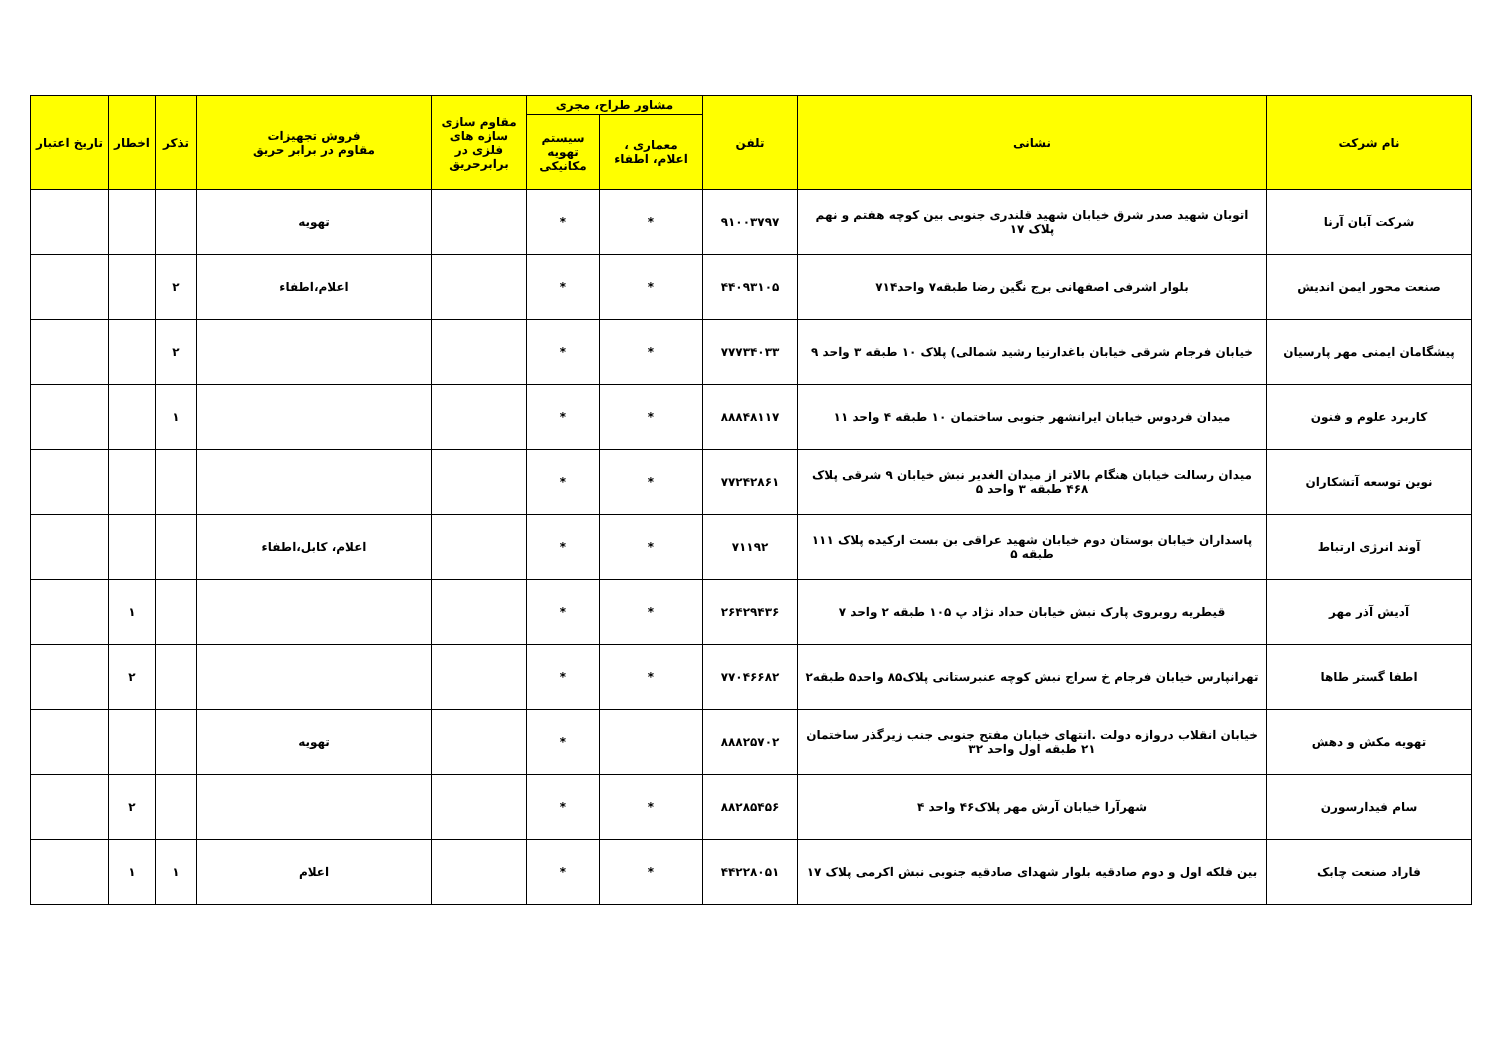| نام شرکت | نشانی | تلفن | مشاور طراح، مجری | | مقاوم سازی سازه های فلزی در برابرحریق | فروش تجهیزات مقاوم در برابر حریق | تذکر | اخطار | تاریخ اعتبار |
| --- | --- | --- | --- | --- | --- | --- | --- | --- | --- |
| | | | معماری ، اعلام، اطفاء | سیستم تهویه مکانیکی | | | | | |
| شرکت آبان آرنا | اتوبان شهید صدر شرق خیابان شهید قلندری جنوبی بین کوچه هفتم و نهم پلاک ۱۷ | ۹۱۰۰۳۷۹۷ | * | * | | تهویه | | | |
| صنعت محور ایمن اندیش | بلوار اشرفی اصفهانی برج نگین رضا طبقه۷ واحد۷۱۴ | ۴۴۰۹۳۱۰۵ | * | * | | اعلام،اطفاء | ۲ | | |
| پیشگامان ایمنی مهر پارسیان | خیابان فرجام شرقی خیابان باغدارنیا رشید شمالی) پلاک ۱۰ طبقه ۳ واحد ۹ | ۷۷۷۳۴۰۳۳ | * | * | | | ۲ | | |
| کاربرد علوم و فنون | میدان فردوس خیابان ایرانشهر جنوبی ساختمان ۱۰ طبقه ۴ واحد ۱۱ | ۸۸۸۴۸۱۱۷ | * | * | | | ۱ | | |
| نوین توسعه آتشکاران | میدان رسالت خیابان هنگام بالاتر از میدان الغدیر نبش خیابان ۹ شرقی پلاک ۴۶۸ طبقه ۳ واحد ۵ | ۷۷۲۴۲۸۶۱ | * | * | | | | | |
| آوند انرژی ارتباط | پاسداران خیابان بوستان دوم خیابان شهید عراقی بن بست ارکیده پلاک ۱۱۱ طبقه ۵ | ۷۱۱۹۲ | * | * | | اعلام، کابل،اطفاء | | | |
| آدیش آذر مهر | قیطریه روبروی پارک نبش خیابان حداد نژاد پ ۱۰۵ طبقه ۲ واحد ۷ | ۲۶۴۲۹۴۳۶ | * | * | | | | ۱ | |
| اطفا گستر طاها | تهرانپارس خیابان فرجام خ سراج نبش کوچه عنبرستانی پلاک۸۵ واحد۵ طبقه۲ | ۷۷۰۴۶۶۸۲ | * | * | | | | ۲ | |
| تهویه مکش و دهش | خیابان انقلاب دروازه دولت .انتهای خیابان مفتح جنوبی جنب زیرگذر ساختمان ۲۱ طبقه اول واحد ۳۲ | ۸۸۸۲۵۷۰۲ | | * | | تهویه | | | |
| سام فیدارسورن | شهرآرا خیابان آرش مهر پلاک۴۶ واحد ۴ | ۸۸۲۸۵۴۵۶ | * | * | | | | ۲ | |
| فاراد صنعت چابک | بین فلکه اول و دوم صادقیه بلوار شهدای صادقیه جنوبی نبش اکرمی پلاک ۱۷ | ۴۴۲۲۸۰۵۱ | * | * | | اعلام | ۱ | ۱ | |